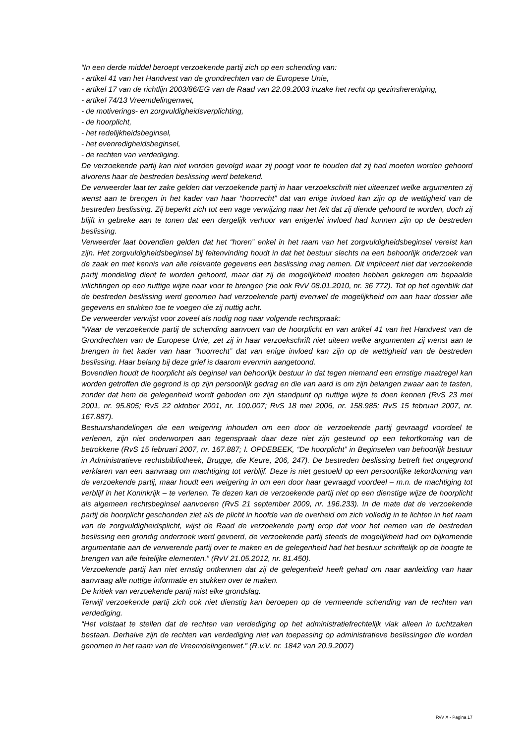“In een derde middel beroept verzoekende partij zich op een schending van:
- artikel 41 van het Handvest van de grondrechten van de Europese Unie,
- artikel 17 van de richtlijn 2003/86/EG van de Raad van 22.09.2003 inzake het recht op gezinshereniging,
- artikel 74/13 Vreemdelingenwet,
- de motiverings- en zorgvuldigheidsverplichting,
- de hoorplicht,
- het redelijkheidsbeginsel,
- het evenredigheidsbeginsel,
- de rechten van verdediging.
De verzoekende partij kan niet worden gevolgd waar zij poogt voor te houden dat zij had moeten worden gehoord alvorens haar de bestreden beslissing werd betekend.
De verweerder laat ter zake gelden dat verzoekende partij in haar verzoekschrift niet uiteenzet welke argumenten zij wenst aan te brengen in het kader van haar “hoorrecht” dat van enige invloed kan zijn op de wettigheid van de bestreden beslissing. Zij beperkt zich tot een vage verwijzing naar het feit dat zij diende gehoord te worden, doch zij blijft in gebreke aan te tonen dat een dergelijk verhoor van enigerlei invloed had kunnen zijn op de bestreden beslissing.
Verweerder laat bovendien gelden dat het “horen” enkel in het raam van het zorgvuldigheidsbeginsel vereist kan zijn. Het zorgvuldigheidsbeginsel bij feitenvinding houdt in dat het bestuur slechts na een behoorlijk onderzoek van de zaak en met kennis van alle relevante gegevens een beslissing mag nemen. Dit impliceert niet dat verzoekende partij mondeling dient te worden gehoord, maar dat zij de mogelijkheid moeten hebben gekregen om bepaalde inlichtingen op een nuttige wijze naar voor te brengen (zie ook RvV 08.01.2010, nr. 36 772). Tot op het ogenblik dat de bestreden beslissing werd genomen had verzoekende partij evenwel de mogelijkheid om aan haar dossier alle gegevens en stukken toe te voegen die zij nuttig acht.
De verweerder verwijst voor zoveel als nodig nog naar volgende rechtspraak:
“Waar de verzoekende partij de schending aanvoert van de hoorplicht en van artikel 41 van het Handvest van de Grondrechten van de Europese Unie, zet zij in haar verzoekschrift niet uiteen welke argumenten zij wenst aan te brengen in het kader van haar “hoorrecht” dat van enige invloed kan zijn op de wettigheid van de bestreden beslissing. Haar belang bij deze grief is daarom evenmin aangetoond.
Bovendien houdt de hoorplicht als beginsel van behoorlijk bestuur in dat tegen niemand een ernstige maatregel kan worden getroffen die gegrond is op zijn persoonlijk gedrag en die van aard is om zijn belangen zwaar aan te tasten, zonder dat hem de gelegenheid wordt geboden om zijn standpunt op nuttige wijze te doen kennen (RvS 23 mei 2001, nr. 95.805; RvS 22 oktober 2001, nr. 100.007; RvS 18 mei 2006, nr. 158.985; RvS 15 februari 2007, nr. 167.887).
Bestuurshandelingen die een weigering inhouden om een door de verzoekende partij gevraagd voordeel te verlenen, zijn niet onderworpen aan tegenspraak daar deze niet zijn gesteund op een tekortkoming van de betrokkene (RvS 15 februari 2007, nr. 167.887; I. OPDEBEEK, “De hoorplicht” in Beginselen van behoorlijk bestuur in Administratieve rechtsbibliotheek, Brugge, die Keure, 206, 247). De bestreden beslissing betreft het ongegrond verklaren van een aanvraag om machtiging tot verblijf. Deze is niet gestoeld op een persoonlijke tekortkoming van de verzoekende partij, maar houdt een weigering in om een door haar gevraagd voordeel – m.n. de machtiging tot verblijf in het Koninkrijk – te verlenen. Te dezen kan de verzoekende partij niet op een dienstige wijze de hoorplicht als algemeen rechtsbeginsel aanvoeren (RvS 21 september 2009, nr. 196.233). In de mate dat de verzoekende partij de hoorplicht geschonden ziet als de plicht in hoofde van de overheid om zich volledig in te lichten in het raam van de zorgvuldigheidsplicht, wijst de Raad de verzoekende partij erop dat voor het nemen van de bestreden beslissing een grondig onderzoek werd gevoerd, de verzoekende partij steeds de mogelijkheid had om bijkomende argumentatie aan de verwerende partij over te maken en de gelegenheid had het bestuur schriftelijk op de hoogte te brengen van alle feitelijke elementen.” (RvV 21.05.2012, nr. 81.450).
Verzoekende partij kan niet ernstig ontkennen dat zij de gelegenheid heeft gehad om naar aanleiding van haar aanvraag alle nuttige informatie en stukken over te maken.
De kritiek van verzoekende partij mist elke grondslag.
Terwijl verzoekende partij zich ook niet dienstig kan beroepen op de vermeende schending van de rechten van verdediging.
“Het volstaat te stellen dat de rechten van verdediging op het administratiefrechtelijk vlak alleen in tuchtzaken bestaan. Derhalve zijn de rechten van verdediging niet van toepassing op administratieve beslissingen die worden genomen in het raam van de Vreemdelingenwet.” (R.v.V. nr. 1842 van 20.9.2007)
RvV X - Pagina 17